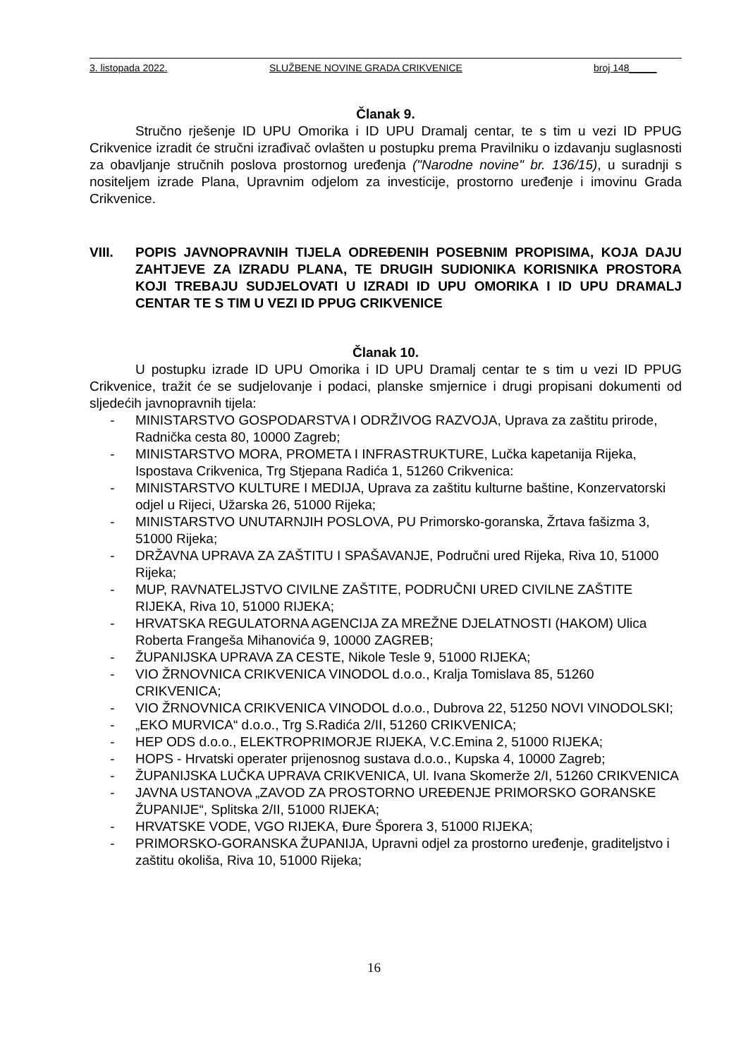3. listopada 2022. SLUŽBENE NOVINE GRADA CRIKVENICE broj 148_____
Članak 9.
Stručno rješenje ID UPU Omorika i ID UPU Dramalj centar, te s tim u vezi ID PPUG Crikvenice izradit će stručni izrađivač ovlašten u postupku prema Pravilniku o izdavanju suglasnosti za obavljanje stručnih poslova prostornog uređenja ("Narodne novine" br. 136/15), u suradnji s nositeljem izrade Plana, Upravnim odjelom za investicije, prostorno uređenje i imovinu Grada Crikvenice.
VIII. POPIS JAVNOPRAVNIH TIJELA ODREĐENIH POSEBNIM PROPISIMA, KOJA DAJU ZAHTJEVE ZA IZRADU PLANA, TE DRUGIH SUDIONIKA KORISNIKA PROSTORA KOJI TREBAJU SUDJELOVATI U IZRADI ID UPU OMORIKA I ID UPU DRAMALJ CENTAR TE S TIM U VEZI ID PPUG CRIKVENICE
Članak 10.
U postupku izrade ID UPU Omorika i ID UPU Dramalj centar te s tim u vezi ID PPUG Crikvenice, tražit će se sudjelovanje i podaci, planske smjernice i drugi propisani dokumenti od sljedećih javnopravnih tijela:
- MINISTARSTVO GOSPODARSTVA I ODRŽIVOG RAZVOJA, Uprava za zaštitu prirode, Radnička cesta 80, 10000 Zagreb;
- MINISTARSTVO MORA, PROMETA I INFRASTRUKTURE, Lučka kapetanija Rijeka, Ispostava Crikvenica, Trg Stjepana Radića 1, 51260 Crikvenica:
- MINISTARSTVO KULTURE I MEDIJA, Uprava za zaštitu kulturne baštine, Konzervatorski odjel u Rijeci, Užarska 26, 51000 Rijeka;
- MINISTARSTVO UNUTARNJIH POSLOVA, PU Primorsko-goranska, Žrtava fašizma 3, 51000 Rijeka;
- DRŽAVNA UPRAVA ZA ZAŠTITU I SPAŠAVANJE, Područni ured Rijeka, Riva 10, 51000 Rijeka;
- MUP, RAVNATELJSTVO CIVILNE ZAŠTITE, PODRUČNI URED CIVILNE ZAŠTITE RIJEKA, Riva 10, 51000 RIJEKA;
- HRVATSKA REGULATORNA AGENCIJA ZA MREŽNE DJELATNOSTI (HAKOM) Ulica Roberta Frangeša Mihanovića 9, 10000 ZAGREB;
- ŽUPANIJSKA UPRAVA ZA CESTE, Nikole Tesle 9, 51000 RIJEKA;
- VIO ŽRNOVNICA CRIKVENICA VINODOL d.o.o., Kralja Tomislava 85, 51260 CRIKVENICA;
- VIO ŽRNOVNICA CRIKVENICA VINODOL d.o.o., Dubrova 22, 51250 NOVI VINODOLSKI;
- „EKO MURVICA“ d.o.o., Trg S.Radića 2/II, 51260 CRIKVENICA;
- HEP ODS d.o.o., ELEKTROPRIMORJE RIJEKA, V.C.Emina 2, 51000 RIJEKA;
- HOPS - Hrvatski operater prijenosnog sustava d.o.o., Kupska 4, 10000 Zagreb;
- ŽUPANIJSKA LUČKA UPRAVA CRIKVENICA, Ul. Ivana Skomerže 2/I, 51260 CRIKVENICA
- JAVNA USTANOVA „ZAVOD ZA PROSTORNO UREĐENJE PRIMORSKO GORANSKE ŽUPANIJE“, Splitska 2/II, 51000 RIJEKA;
- HRVATSKE VODE, VGO RIJEKA, Đure Šporera 3, 51000 RIJEKA;
- PRIMORSKO-GORANSKA ŽUPANIJA, Upravni odjel za prostorno uređenje, graditeljstvo i zaštitu okoliša, Riva 10, 51000 Rijeka;
16